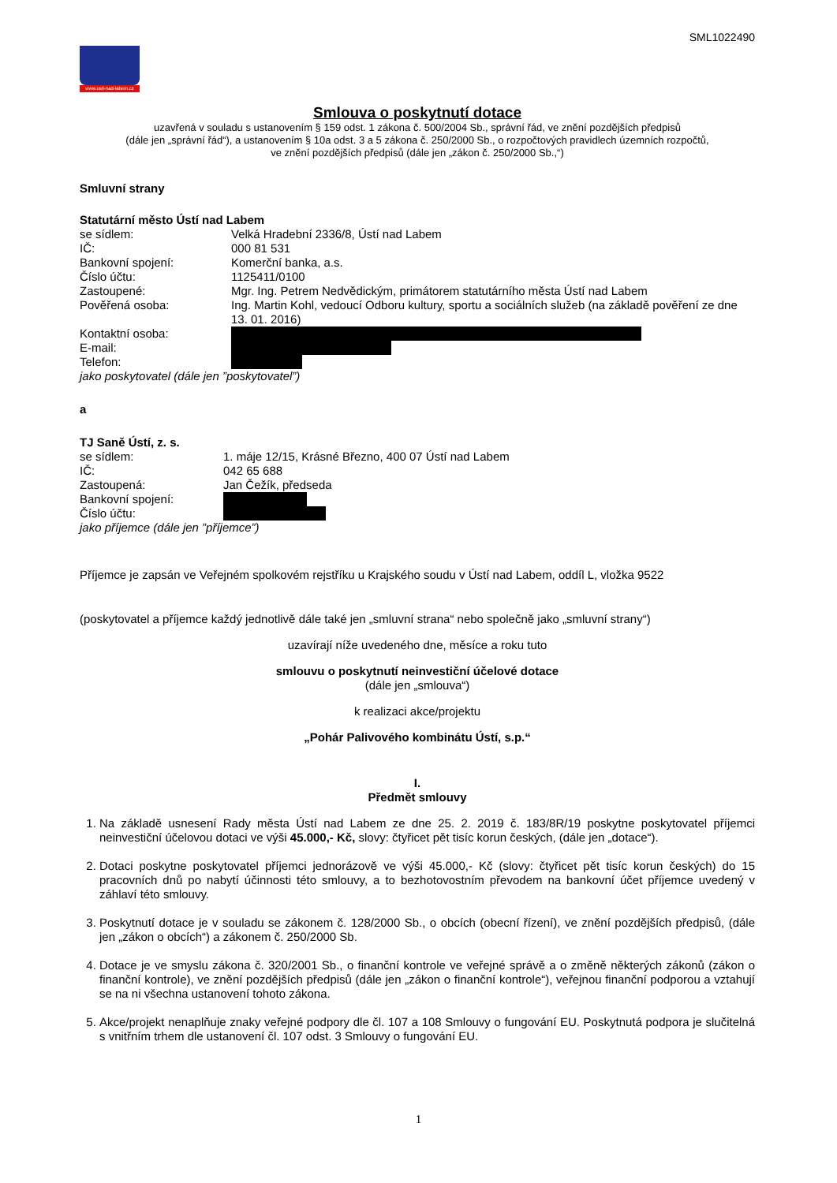SML1022490
www.usti-nad-labem.cz
Smlouva o poskytnutí dotace
uzavřená v souladu s ustanovením § 159 odst. 1 zákona č. 500/2004 Sb., správní řád, ve znění pozdějších předpisů
(dále jen „správní řád“), a ustanovením § 10a odst. 3 a 5 zákona č. 250/2000 Sb., o rozpočtových pravidlech územních rozpočtů,
ve znění pozdějších předpisů (dále jen „zákon č. 250/2000 Sb.,“)
Smluvní strany
Statutární město Ústí nad Labem
se sídlem: Velká Hradební 2336/8, Ústí nad Labem
IČ: 000 81 531
Bankovní spojení: Komerční banka, a.s.
Číslo účtu: 1125411/0100
Zastoupené: Mgr. Ing. Petrem Nedvědickým, primátorem statutárního města Ústí nad Labem
Pověřená osoba: Ing. Martin Kohl, vedoucí Odboru kultury, sportu a sociálních služeb (na základě pověření ze dne 13. 01. 2016)
Kontaktní osoba:
E-mail:
Telefon:
jako poskytovatel (dále jen ”poskytovatel”)
a
TJ Saně Ústí, z. s.
se sídlem: 1. máje 12/15, Krásné Březno, 400 07 Ústí nad Labem
IČ: 042 65 688
Zastoupená: Jan Čežík, předseda
Bankovní spojení:
Číslo účtu:
jako příjemce (dále jen ”příjemce”)
Příjemce je zapsán ve Veřejném spolkovém rejstříku u Krajského soudu v Ústí nad Labem, oddíl L, vložka 9522
(poskytovatel a příjemce každý jednotlivě dále také jen „smluvní strana“ nebo společně jako „smluvní strany“)
uzavírají níže uvedeného dne, měsíce a roku tuto
smlouvu o poskytnutí neinvestiční účelové dotace
(dále jen „smlouva“)
k realizaci akce/projektu
„Pohár Palivového kombinátu Ústí, s.p.“
I.
Předmět smlouvy
1. Na základě usnesení Rady města Ústí nad Labem ze dne 25. 2. 2019 č. 183/8R/19 poskytne poskytovatel příjemci neinvestiční účelovou dotaci ve výši 45.000,- Kč, slovy: čtyřicet pět tisíc korun českých, (dále jen „dotace“).
2. Dotaci poskytne poskytovatel příjemci jednorázově ve výši 45.000,- Kč (slovy: čtyřicet pět tisíc korun českých) do 15 pracovních dnů po nabytí účinnosti této smlouvy, a to bezhotovostním převodem na bankovní účet příjemce uvedený v záhlaví této smlouvy.
3. Poskytnutí dotace je v souladu se zákonem č. 128/2000 Sb., o obcích (obecní řízení), ve znění pozdějších předpisů, (dále jen „zákon o obcích“) a zákonem č. 250/2000 Sb.
4. Dotace je ve smyslu zákona č. 320/2001 Sb., o finanční kontrole ve veřejné správě a o změně některých zákonů (zákon o finanční kontrole), ve znění pozdějších předpisů (dále jen „zákon o finanční kontrole“), veřejnou finanční podporou a vztahují se na ni všechna ustanovení tohoto zákona.
5. Akce/projekt nenaplňuje znaky veřejné podpory dle čl. 107 a 108 Smlouvy o fungování EU. Poskytnutá podpora je slučitelná s vnitřním trhem dle ustanovení čl. 107 odst. 3 Smlouvy o fungování EU.
1